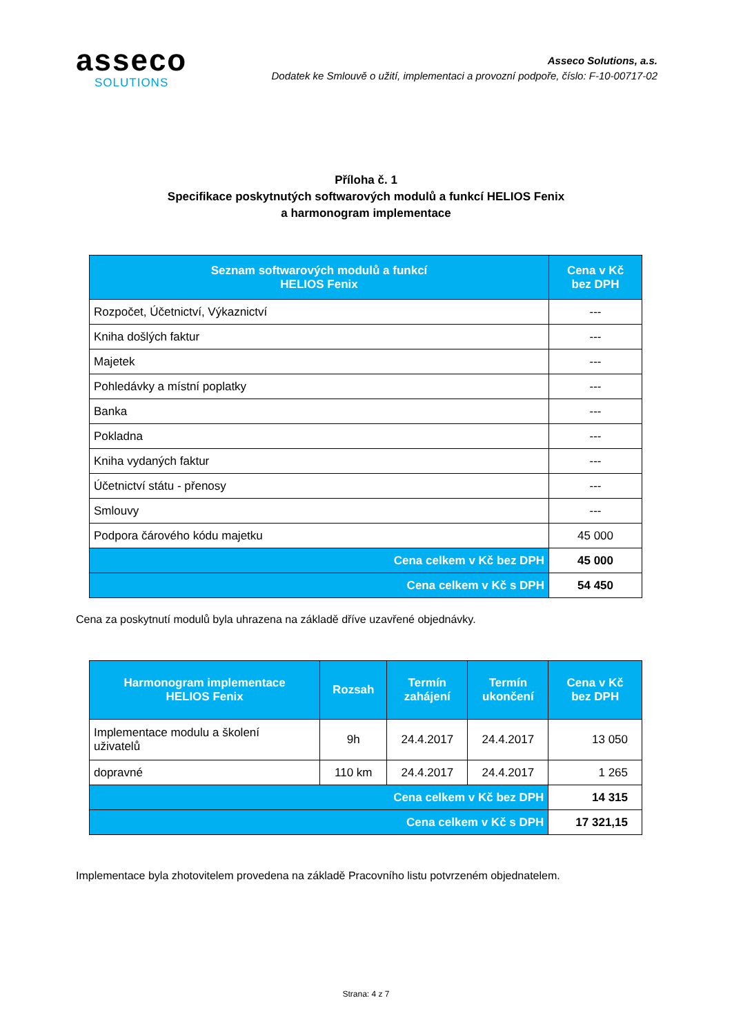asseco
SOLUTIONS
Asseco Solutions, a.s.
Dodatek ke Smlouvě o užití, implementaci a provozní podpoře, číslo: F-10-00717-02
Příloha č. 1
Specifikace poskytnutých softwarových modulů a funkcí HELIOS Fenix
a harmonogram implementace
| Seznam softwarových modulů a funkcí HELIOS Fenix | Cena v Kč bez DPH |
| --- | --- |
| Rozpočet, Účetnictví, Výkaznictví | --- |
| Kniha došlých faktur | --- |
| Majetek | --- |
| Pohledávky a místní poplatky | --- |
| Banka | --- |
| Pokladna | --- |
| Kniha vydaných faktur | --- |
| Účetnictví státu - přenosy | --- |
| Smlouvy | --- |
| Podpora čárového kódu majetku | 45 000 |
| Cena celkem v Kč bez DPH | 45 000 |
| Cena celkem v Kč s DPH | 54 450 |
Cena za poskytnutí modulů byla uhrazena na základě dříve uzavřené objednávky.
| Harmonogram implementace HELIOS Fenix | Rozsah | Termín zahájení | Termín ukončení | Cena v Kč bez DPH |
| --- | --- | --- | --- | --- |
| Implementace modulu a školení uživatelů | 9h | 24.4.2017 | 24.4.2017 | 13 050 |
| dopravné | 110 km | 24.4.2017 | 24.4.2017 | 1 265 |
| Cena celkem v Kč bez DPH | | | | 14 315 |
| Cena celkem v Kč s DPH | | | | 17 321,15 |
Implementace byla zhotovitelem provedena na základě Pracovního listu potvrzeném objednatelem.
Strana: 4 z 7